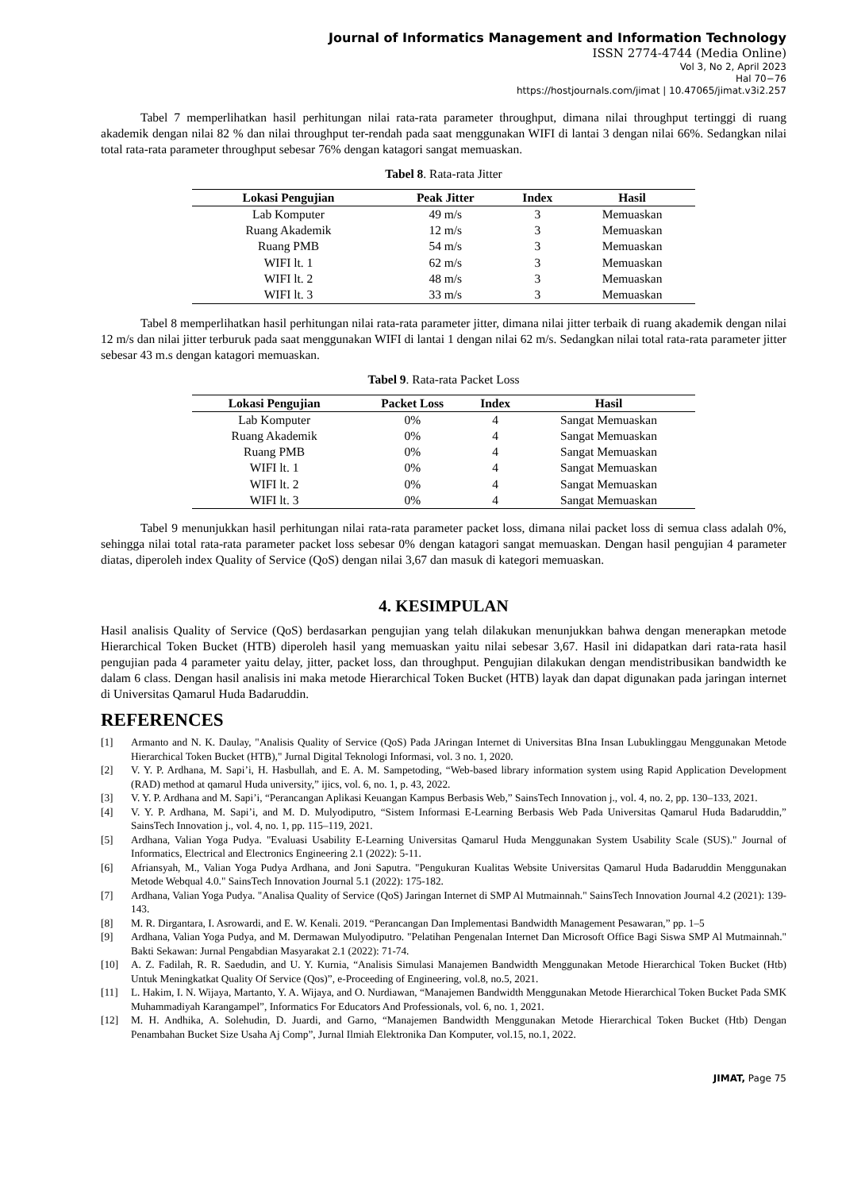Journal of Informatics Management and Information Technology
ISSN 2774-4744 (Media Online)
Vol 3, No 2, April 2023
Hal 70−76
https://hostjournals.com/jimat | 10.47065/jimat.v3i2.257
Tabel 7 memperlihatkan hasil perhitungan nilai rata-rata parameter throughput, dimana nilai throughput tertinggi di ruang akademik dengan nilai 82 % dan nilai throughput ter-rendah pada saat menggunakan WIFI di lantai 3 dengan nilai 66%. Sedangkan nilai total rata-rata parameter throughput sebesar 76% dengan katagori sangat memuaskan.
Tabel 8. Rata-rata Jitter
| Lokasi Pengujian | Peak Jitter | Index | Hasil |
| --- | --- | --- | --- |
| Lab Komputer | 49 m/s | 3 | Memuaskan |
| Ruang Akademik | 12 m/s | 3 | Memuaskan |
| Ruang PMB | 54 m/s | 3 | Memuaskan |
| WIFI lt. 1 | 62 m/s | 3 | Memuaskan |
| WIFI lt. 2 | 48 m/s | 3 | Memuaskan |
| WIFI lt. 3 | 33 m/s | 3 | Memuaskan |
Tabel 8 memperlihatkan hasil perhitungan nilai rata-rata parameter jitter, dimana nilai jitter terbaik di ruang akademik dengan nilai 12 m/s dan nilai jitter terburuk pada saat menggunakan WIFI di lantai 1 dengan nilai 62 m/s. Sedangkan nilai total rata-rata parameter jitter sebesar 43 m.s dengan katagori memuaskan.
Tabel 9. Rata-rata Packet Loss
| Lokasi Pengujian | Packet Loss | Index | Hasil |
| --- | --- | --- | --- |
| Lab Komputer | 0% | 4 | Sangat Memuaskan |
| Ruang Akademik | 0% | 4 | Sangat Memuaskan |
| Ruang PMB | 0% | 4 | Sangat Memuaskan |
| WIFI lt. 1 | 0% | 4 | Sangat Memuaskan |
| WIFI lt. 2 | 0% | 4 | Sangat Memuaskan |
| WIFI lt. 3 | 0% | 4 | Sangat Memuaskan |
Tabel 9 menunjukkan hasil perhitungan nilai rata-rata parameter packet loss, dimana nilai packet loss di semua class adalah 0%, sehingga nilai total rata-rata parameter packet loss sebesar 0% dengan katagori sangat memuaskan. Dengan hasil pengujian 4 parameter diatas, diperoleh index Quality of Service (QoS) dengan nilai 3,67 dan masuk di kategori memuaskan.
4. KESIMPULAN
Hasil analisis Quality of Service (QoS) berdasarkan pengujian yang telah dilakukan menunjukkan bahwa dengan menerapkan metode Hierarchical Token Bucket (HTB) diperoleh hasil yang memuaskan yaitu nilai sebesar 3,67. Hasil ini didapatkan dari rata-rata hasil pengujian pada 4 parameter yaitu delay, jitter, packet loss, dan throughput. Pengujian dilakukan dengan mendistribusikan bandwidth ke dalam 6 class. Dengan hasil analisis ini maka metode Hierarchical Token Bucket (HTB) layak dan dapat digunakan pada jaringan internet di Universitas Qamarul Huda Badaruddin.
REFERENCES
[1] Armanto and N. K. Daulay, "Analisis Quality of Service (QoS) Pada JAringan Internet di Universitas BIna Insan Lubuklinggau Menggunakan Metode Hierarchical Token Bucket (HTB)," Jurnal Digital Teknologi Informasi, vol. 3 no. 1, 2020.
[2] V. Y. P. Ardhana, M. Sapi’i, H. Hasbullah, and E. A. M. Sampetoding, “Web-based library information system using Rapid Application Development (RAD) method at qamarul Huda university,” ijics, vol. 6, no. 1, p. 43, 2022.
[3] V. Y. P. Ardhana and M. Sapi’i, “Perancangan Aplikasi Keuangan Kampus Berbasis Web,” SainsTech Innovation j., vol. 4, no. 2, pp. 130–133, 2021.
[4] V. Y. P. Ardhana, M. Sapi’i, and M. D. Mulyodiputro, “Sistem Informasi E-Learning Berbasis Web Pada Universitas Qamarul Huda Badaruddin,” SainsTech Innovation j., vol. 4, no. 1, pp. 115–119, 2021.
[5] Ardhana, Valian Yoga Pudya. "Evaluasi Usability E-Learning Universitas Qamarul Huda Menggunakan System Usability Scale (SUS)." Journal of Informatics, Electrical and Electronics Engineering 2.1 (2022): 5-11.
[6] Afriansyah, M., Valian Yoga Pudya Ardhana, and Joni Saputra. "Pengukuran Kualitas Website Universitas Qamarul Huda Badaruddin Menggunakan Metode Webqual 4.0." SainsTech Innovation Journal 5.1 (2022): 175-182.
[7] Ardhana, Valian Yoga Pudya. "Analisa Quality of Service (QoS) Jaringan Internet di SMP Al Mutmainnah." SainsTech Innovation Journal 4.2 (2021): 139-143.
[8] M. R. Dirgantara, I. Asrowardi, and E. W. Kenali. 2019. “Perancangan Dan Implementasi Bandwidth Management Pesawaran,” pp. 1–5
[9] Ardhana, Valian Yoga Pudya, and M. Dermawan Mulyodiputro. "Pelatihan Pengenalan Internet Dan Microsoft Office Bagi Siswa SMP Al Mutmainnah." Bakti Sekawan: Jurnal Pengabdian Masyarakat 2.1 (2022): 71-74.
[10] A. Z. Fadilah, R. R. Saedudin, and U. Y. Kurnia, “Analisis Simulasi Manajemen Bandwidth Menggunakan Metode Hierarchical Token Bucket (Htb) Untuk Meningkatkat Quality Of Service (Qos)”, e-Proceeding of Engineering, vol.8, no.5, 2021.
[11] L. Hakim, I. N. Wijaya, Martanto, Y. A. Wijaya, and O. Nurdiawan, “Manajemen Bandwidth Menggunakan Metode Hierarchical Token Bucket Pada SMK Muhammadiyah Karangampel”, Informatics For Educators And Professionals, vol. 6, no. 1, 2021.
[12] M. H. Andhika, A. Solehudin, D. Juardi, and Garno, “Manajemen Bandwidth Menggunakan Metode Hierarchical Token Bucket (Htb) Dengan Penambahan Bucket Size Usaha Aj Comp”, Jurnal Ilmiah Elektronika Dan Komputer, vol.15, no.1, 2022.
JIMAT, Page 75